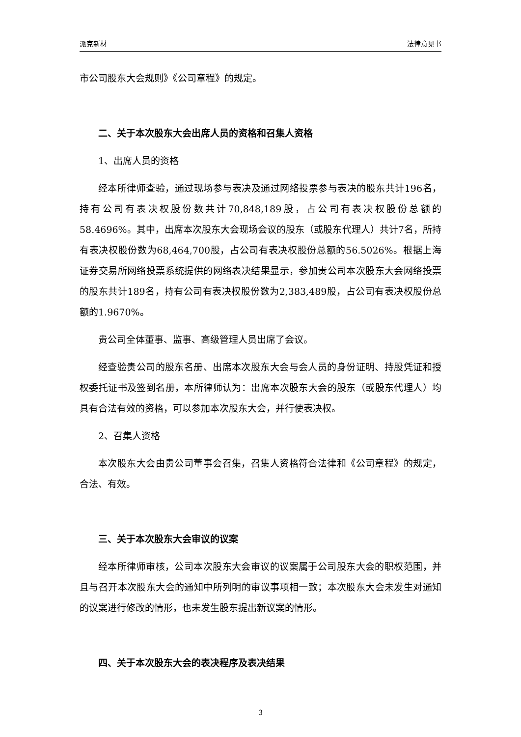派克新材 法律意见书
市公司股东大会规则》《公司章程》的规定。
二、关于本次股东大会出席人员的资格和召集人资格
1、出席人员的资格
经本所律师查验，通过现场参与表决及通过网络投票参与表决的股东共计196名，持有公司有表决权股份数共计70,848,189股，占公司有表决权股份总额的58.4696%。其中，出席本次股东大会现场会议的股东（或股东代理人）共计7名，所持有表决权股份数为68,464,700股，占公司有表决权股份总额的56.5026%。根据上海证券交易所网络投票系统提供的网络表决结果显示，参加贵公司本次股东大会网络投票的股东共计189名，持有公司有表决权股份数为2,383,489股，占公司有表决权股份总额的1.9670%。
贵公司全体董事、监事、高级管理人员出席了会议。
经查验贵公司的股东名册、出席本次股东大会与会人员的身份证明、持股凭证和授权委托证书及签到名册，本所律师认为：出席本次股东大会的股东（或股东代理人）均具有合法有效的资格，可以参加本次股东大会，并行使表决权。
2、召集人资格
本次股东大会由贵公司董事会召集，召集人资格符合法律和《公司章程》的规定，合法、有效。
三、关于本次股东大会审议的议案
经本所律师审核，公司本次股东大会审议的议案属于公司股东大会的职权范围，并且与召开本次股东大会的通知中所列明的审议事项相一致；本次股东大会未发生对通知的议案进行修改的情形，也未发生股东提出新议案的情形。
四、关于本次股东大会的表决程序及表决结果
3